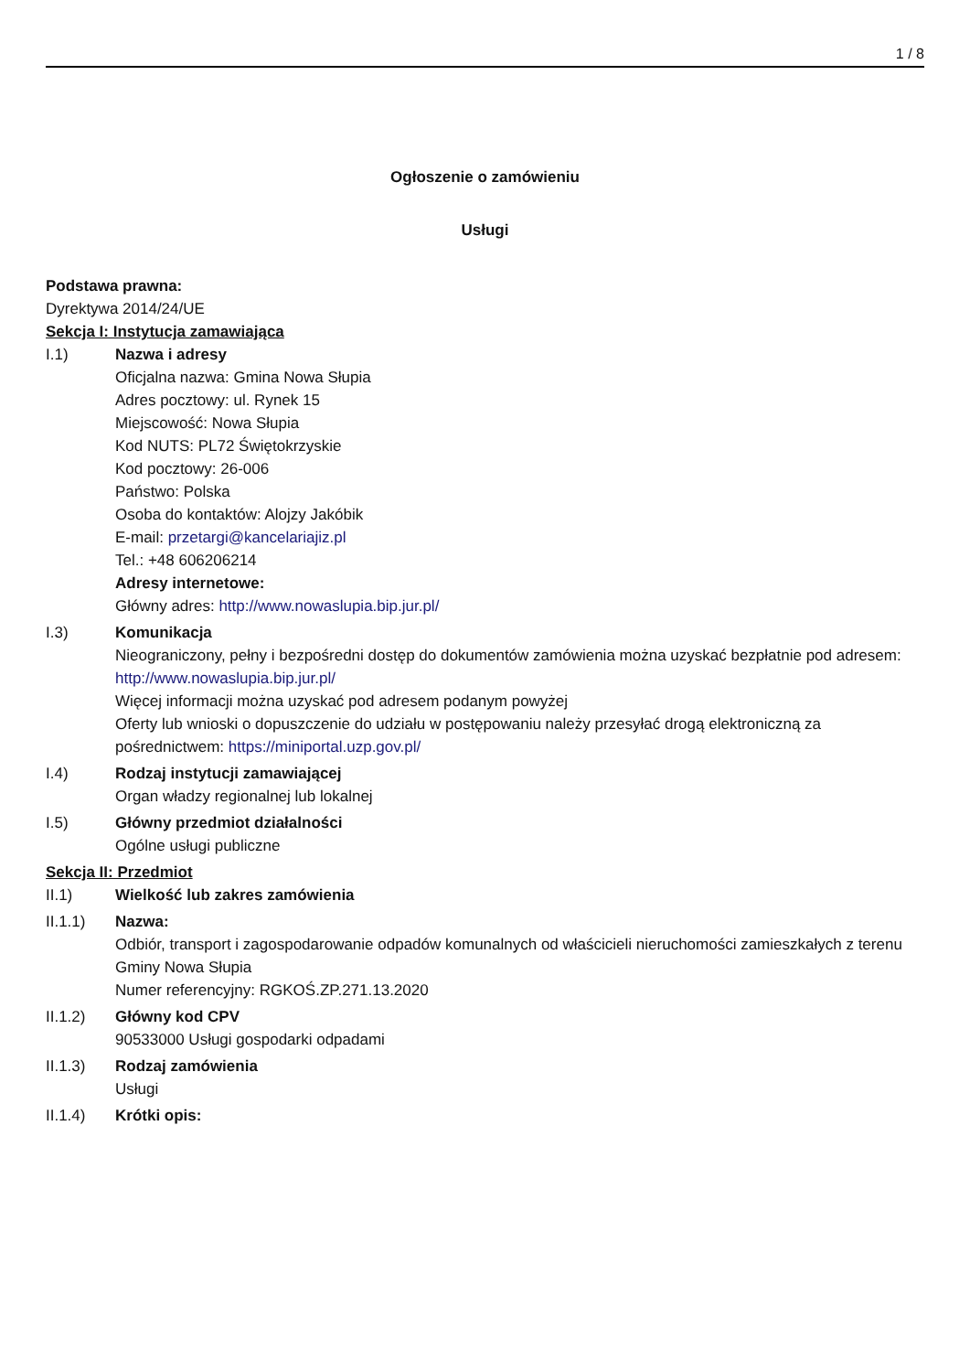1 / 8
Ogłoszenie o zamówieniu
Usługi
Podstawa prawna:
Dyrektywa 2014/24/UE
Sekcja I: Instytucja zamawiająca
I.1)
Nazwa i adresy
Oficjalna nazwa: Gmina Nowa Słupia
Adres pocztowy: ul. Rynek 15
Miejscowość: Nowa Słupia
Kod NUTS: PL72 Świętokrzyskie
Kod pocztowy: 26-006
Państwo: Polska
Osoba do kontaktów: Alojzy Jakóbik
E-mail: przetargi@kancelariajiz.pl
Tel.: +48 606206214
Adresy internetowe:
Główny adres: http://www.nowaslupia.bip.jur.pl/
I.3)
Komunikacja
Nieograniczony, pełny i bezpośredni dostęp do dokumentów zamówienia można uzyskać bezpłatnie pod adresem: http://www.nowaslupia.bip.jur.pl/
Więcej informacji można uzyskać pod adresem podanym powyżej
Oferty lub wnioski o dopuszczenie do udziału w postępowaniu należy przesyłać drogą elektroniczną za pośrednictwem: https://miniportal.uzp.gov.pl/
I.4)
Rodzaj instytucji zamawiającej
Organ władzy regionalnej lub lokalnej
I.5)
Główny przedmiot działalności
Ogólne usługi publiczne
Sekcja II: Przedmiot
II.1)
Wielkość lub zakres zamówienia
II.1.1)
Nazwa:
Odbiór, transport i zagospodarowanie odpadów komunalnych od właścicieli nieruchomości zamieszkałych z terenu Gminy Nowa Słupia
Numer referencyjny: RGKOŚ.ZP.271.13.2020
II.1.2)
Główny kod CPV
90533000 Usługi gospodarki odpadami
II.1.3)
Rodzaj zamówienia
Usługi
II.1.4)
Krótki opis: